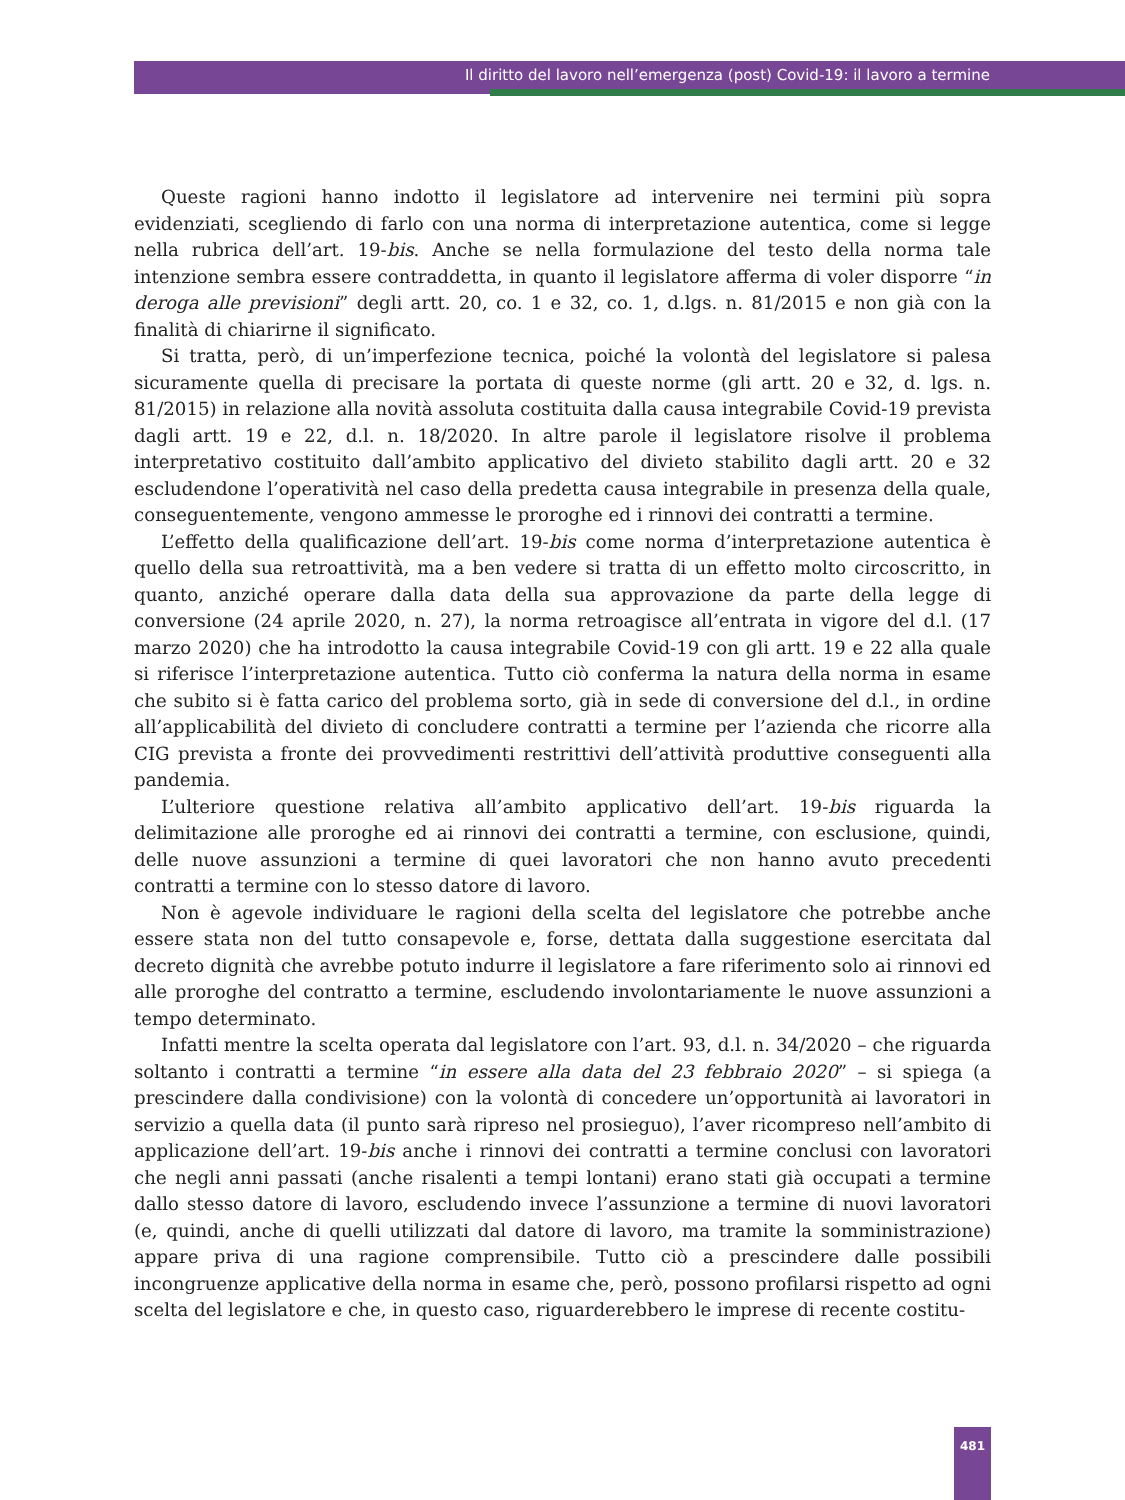Il diritto del lavoro nell’emergenza (post) Covid-19: il lavoro a termine
Queste ragioni hanno indotto il legislatore ad intervenire nei termini più sopra evidenziati, scegliendo di farlo con una norma di interpretazione autentica, come si legge nella rubrica dell’art. 19-bis. Anche se nella formulazione del testo della norma tale intenzione sembra essere contraddetta, in quanto il legislatore afferma di voler disporre “in deroga alle previsioni” degli artt. 20, co. 1 e 32, co. 1, d.lgs. n. 81/2015 e non già con la finalità di chiarirne il significato.
Si tratta, però, di un’imperfezione tecnica, poiché la volontà del legislatore si palesa sicuramente quella di precisare la portata di queste norme (gli artt. 20 e 32, d. lgs. n. 81/2015) in relazione alla novità assoluta costituita dalla causa integrabile Covid-19 prevista dagli artt. 19 e 22, d.l. n. 18/2020. In altre parole il legislatore risolve il problema interpretativo costituito dall’ambito applicativo del divieto stabilito dagli artt. 20 e 32 escludendone l’operatività nel caso della predetta causa integrabile in presenza della quale, conseguentemente, vengono ammesse le proroghe ed i rinnovi dei contratti a termine.
L’effetto della qualificazione dell’art. 19-bis come norma d’interpretazione autentica è quello della sua retroattività, ma a ben vedere si tratta di un effetto molto circoscritto, in quanto, anziché operare dalla data della sua approvazione da parte della legge di conversione (24 aprile 2020, n. 27), la norma retroagisce all’entrata in vigore del d.l. (17 marzo 2020) che ha introdotto la causa integrabile Covid-19 con gli artt. 19 e 22 alla quale si riferisce l’interpretazione autentica. Tutto ciò conferma la natura della norma in esame che subito si è fatta carico del problema sorto, già in sede di conversione del d.l., in ordine all’applicabilità del divieto di concludere contratti a termine per l’azienda che ricorre alla CIG prevista a fronte dei provvedimenti restrittivi dell’attività produttive conseguenti alla pandemia.
L’ulteriore questione relativa all’ambito applicativo dell’art. 19-bis riguarda la delimitazione alle proroghe ed ai rinnovi dei contratti a termine, con esclusione, quindi, delle nuove assunzioni a termine di quei lavoratori che non hanno avuto precedenti contratti a termine con lo stesso datore di lavoro.
Non è agevole individuare le ragioni della scelta del legislatore che potrebbe anche essere stata non del tutto consapevole e, forse, dettata dalla suggestione esercitata dal decreto dignità che avrebbe potuto indurre il legislatore a fare riferimento solo ai rinnovi ed alle proroghe del contratto a termine, escludendo involontariamente le nuove assunzioni a tempo determinato.
Infatti mentre la scelta operata dal legislatore con l’art. 93, d.l. n. 34/2020 – che riguarda soltanto i contratti a termine “in essere alla data del 23 febbraio 2020” – si spiega (a prescindere dalla condivisione) con la volontà di concedere un’opportunità ai lavoratori in servizio a quella data (il punto sarà ripreso nel prosieguo), l’aver ricompreso nell’ambito di applicazione dell’art. 19-bis anche i rinnovi dei contratti a termine conclusi con lavoratori che negli anni passati (anche risalenti a tempi lontani) erano stati già occupati a termine dallo stesso datore di lavoro, escludendo invece l’assunzione a termine di nuovi lavoratori (e, quindi, anche di quelli utilizzati dal datore di lavoro, ma tramite la somministrazione) appare priva di una ragione comprensibile. Tutto ciò a prescindere dalle possibili incongruenze applicative della norma in esame che, però, possono profilarsi rispetto ad ogni scelta del legislatore e che, in questo caso, riguarderebbero le imprese di recente costitu-
481